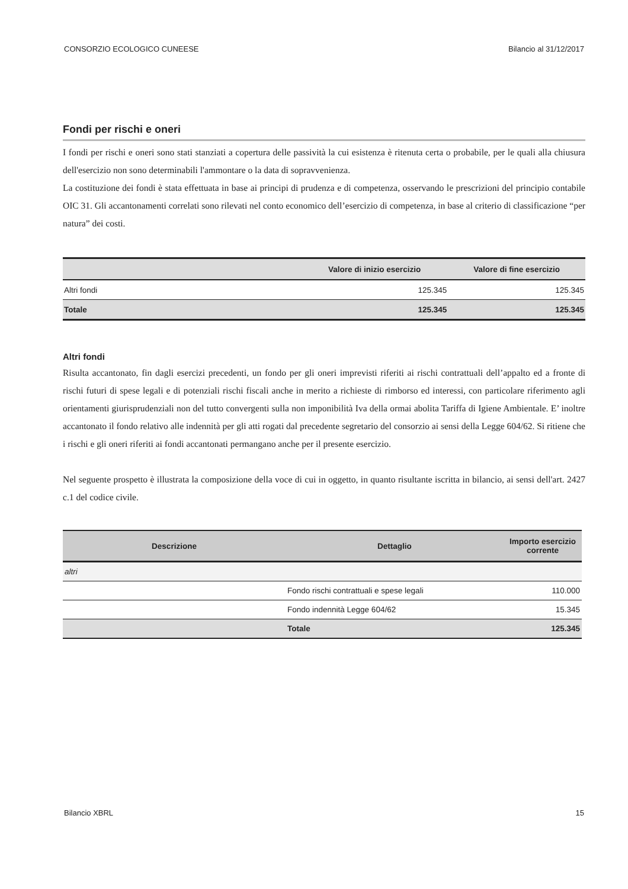CONSORZIO ECOLOGICO CUNEESE Bilancio al 31/12/2017
Fondi per rischi e oneri
I fondi per rischi e oneri sono stati stanziati a copertura delle passività la cui esistenza è ritenuta certa o probabile, per le quali alla chiusura dell'esercizio non sono determinabili l'ammontare o la data di sopravvenienza.
La costituzione dei fondi è stata effettuata in base ai principi di prudenza e di competenza, osservando le prescrizioni del principio contabile OIC 31. Gli accantonamenti correlati sono rilevati nel conto economico dell’esercizio di competenza, in base al criterio di classificazione “per natura” dei costi.
| | Valore di inizio esercizio | Valore di fine esercizio |
| --- | --- | --- |
| Altri fondi | 125.345 | 125.345 |
| Totale | 125.345 | 125.345 |
Altri fondi
Risulta accantonato, fin dagli esercizi precedenti, un fondo per gli oneri imprevisti riferiti ai rischi contrattuali dell’appalto ed a fronte di rischi futuri di spese legali e di potenziali rischi fiscali anche in merito a richieste di rimborso ed interessi, con particolare riferimento agli orientamenti giurisprudenziali non del tutto convergenti sulla non imponibilità Iva della ormai abolita Tariffa di Igiene Ambientale. E’ inoltre accantonato il fondo relativo alle indennità per gli atti rogati dal precedente segretario del consorzio ai sensi della Legge 604/62. Si ritiene che i rischi e gli oneri riferiti ai fondi accantonati permangano anche per il presente esercizio.
Nel seguente prospetto è illustrata la composizione della voce di cui in oggetto, in quanto risultante iscritta in bilancio, ai sensi dell'art. 2427 c.1 del codice civile.
| Descrizione | Dettaglio | Importo esercizio corrente |
| --- | --- | --- |
| altri | | |
| | Fondo rischi contrattuali e spese legali | 110.000 |
| | Fondo indennità Legge 604/62 | 15.345 |
| | Totale | 125.345 |
Bilancio XBRL 15